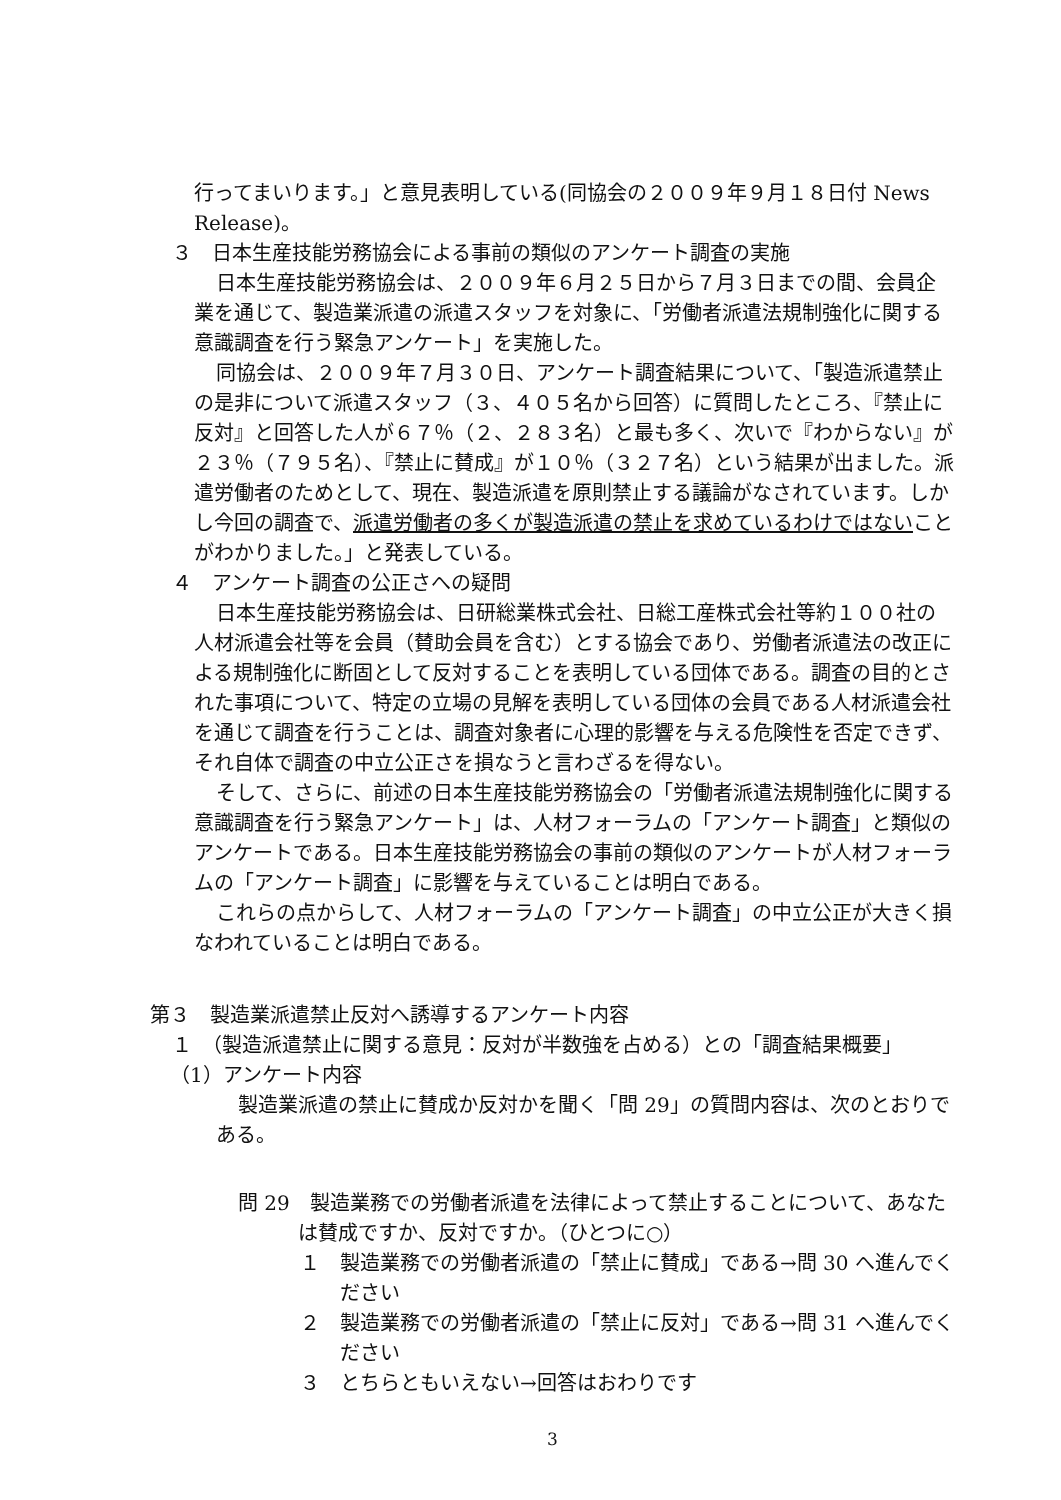行ってまいります。」と意見表明している(同協会の２００９年９月１８日付 News Release)。
３　日本生産技能労務協会による事前の類似のアンケート調査の実施
日本生産技能労務協会は、２００９年６月２５日から７月３日までの間、会員企業を通じて、製造業派遣の派遣スタッフを対象に、「労働者派遣法規制強化に関する意識調査を行う緊急アンケート」を実施した。
同協会は、２００９年７月３０日、アンケート調査結果について、「製造派遣禁止の是非について派遣スタッフ（３、４０５名から回答）に質問したところ、『禁止に反対』と回答した人が６７％（２、２８３名）と最も多く、次いで『わからない』が２３％（７９５名）、『禁止に賛成』が１０％（３２７名）という結果が出ました。派遣労働者のためとして、現在、製造派遣を原則禁止する議論がなされています。しかし今回の調査で、派遣労働者の多くが製造派遣の禁止を求めているわけではないことがわかりました。」と発表している。
４　アンケート調査の公正さへの疑問
日本生産技能労務協会は、日研総業株式会社、日総工産株式会社等約１００社の人材派遣会社等を会員（賛助会員を含む）とする協会であり、労働者派遣法の改正による規制強化に断固として反対することを表明している団体である。調査の目的とされた事項について、特定の立場の見解を表明している団体の会員である人材派遣会社を通じて調査を行うことは、調査対象者に心理的影響を与える危険性を否定できず、それ自体で調査の中立公正さを損なうと言わざるを得ない。
そして、さらに、前述の日本生産技能労務協会の「労働者派遣法規制強化に関する意識調査を行う緊急アンケート」は、人材フォーラムの「アンケート調査」と類似のアンケートである。日本生産技能労務協会の事前の類似のアンケートが人材フォーラムの「アンケート調査」に影響を与えていることは明白である。
これらの点からして、人材フォーラムの「アンケート調査」の中立公正が大きく損なわれていることは明白である。
第３　製造業派遣禁止反対へ誘導するアンケート内容
１　（製造派遣禁止に関する意見：反対が半数強を占める）との「調査結果概要」
（1）アンケート内容
製造業派遣の禁止に賛成か反対かを聞く「問 29」の質問内容は、次のとおりである。
問 29　製造業務での労働者派遣を法律によって禁止することについて、あなたは賛成ですか、反対ですか。（ひとつに○）
１　製造業務での労働者派遣の「禁止に賛成」である→問 30 へ進んでください
２　製造業務での労働者派遣の「禁止に反対」である→問 31 へ進んでください
３　とちらともいえない→回答はおわりです
3